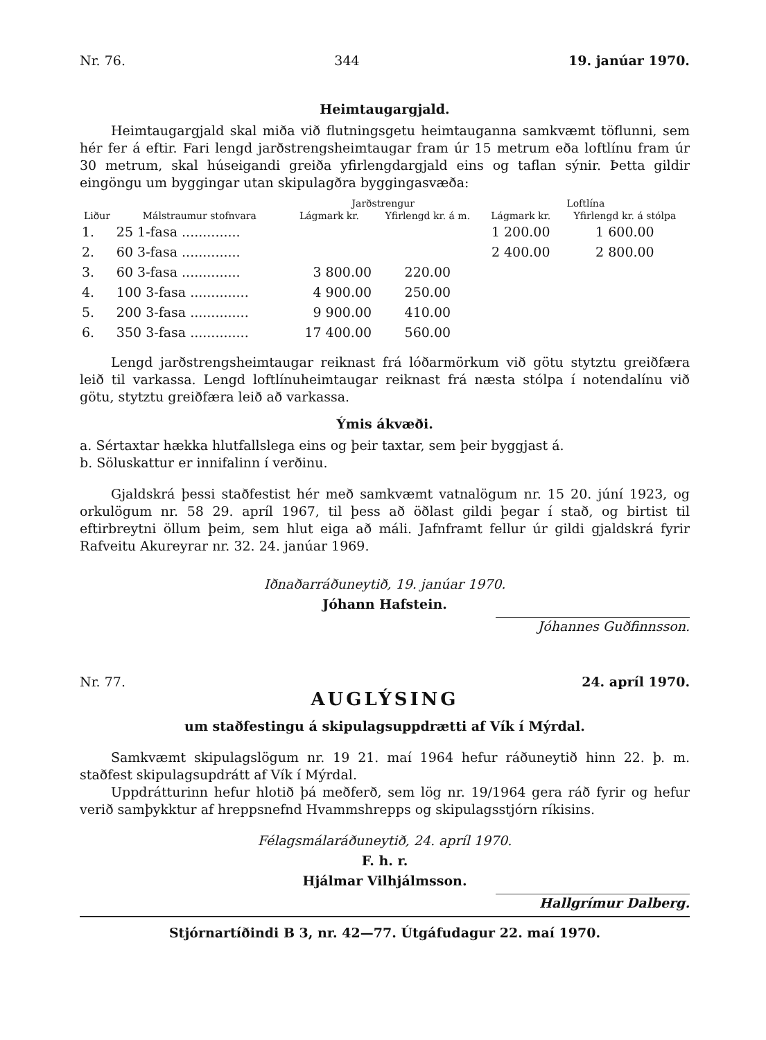Nr. 76. 344 19. janúar 1970.
Heimtaugargjald.
Heimtaugargjald skal miða við flutningsgetu heimtauganna samkvæmt töflunni, sem hér fer á eftir. Fari lengd jarðstrengsheimtaugar fram úr 15 metrum eða loftlínu fram úr 30 metrum, skal húseigandi greiða yfirlengdargjald eins og taflan sýnir. Þetta gildir eingöngu um byggingar utan skipulagðra byggingasvæða:
| | | Jarðstrengur | | Loftlína | |
| --- | --- | --- | --- | --- | --- |
| Liður | Málstraumur stofnvara | Lágmark kr. | Yfirlengd kr. á m. | Lágmark kr. | Yfirlengd kr. á stólpa |
| 1. | 25 1-fasa .............. | | | 1 200.00 | 1 600.00 |
| 2. | 60 3-fasa .............. | | | 2 400.00 | 2 800.00 |
| 3. | 60 3-fasa .............. | 3 800.00 | 220.00 | | |
| 4. | 100 3-fasa .............. | 4 900.00 | 250.00 | | |
| 5. | 200 3-fasa .............. | 9 900.00 | 410.00 | | |
| 6. | 350 3-fasa .............. | 17 400.00 | 560.00 | | |
Lengd jarðstrengsheimtaugar reiknast frá lóðarmörkum við götu stytztu greiðfæra leið til varkassa. Lengd loftlínuheimtaugar reiknast frá næsta stólpa í notendalínu við götu, stytztu greiðfæra leið að varkassa.
Ýmis ákvæði.
a. Sértaxtar hækka hlutfallslega eins og þeir taxtar, sem þeir byggjast á.
b. Söluskattur er innifalinn í verðinu.
Gjaldskrá þessi staðfestist hér með samkvæmt vatnalögum nr. 15 20. júní 1923, og orkulögum nr. 58 29. apríl 1967, til þess að öðlast gildi þegar í stað, og birtist til eftirbreytni öllum þeim, sem hlut eiga að máli. Jafnframt fellur úr gildi gjaldskrá fyrir Rafveitu Akureyrar nr. 32. 24. janúar 1969.
Iðnaðarráðuneytið, 19. janúar 1970.
Jóhann Hafstein.
Jóhannes Guðfinnsson.
Nr. 77. 24. apríl 1970.
AUGLÝSING
um staðfestingu á skipulagsuppdrætti af Vík í Mýrdal.
Samkvæmt skipulagslögum nr. 19 21. maí 1964 hefur ráðuneytið hinn 22. þ. m. staðfest skipulagsupdrátt af Vík í Mýrdal.
Uppdrátturinn hefur hlotið þá meðferð, sem lög nr. 19/1964 gera ráð fyrir og hefur verið samþykktur af hreppsnefnd Hvammshrepps og skipulagsstjórn ríkisins.
Félagsmálaráðuneytið, 24. apríl 1970.
F. h. r.
Hjálmar Vilhjálmsson.
Hallgrímur Dalberg.
Stjórnartíðindi B 3, nr. 42—77. Útgáfudagur 22. maí 1970.